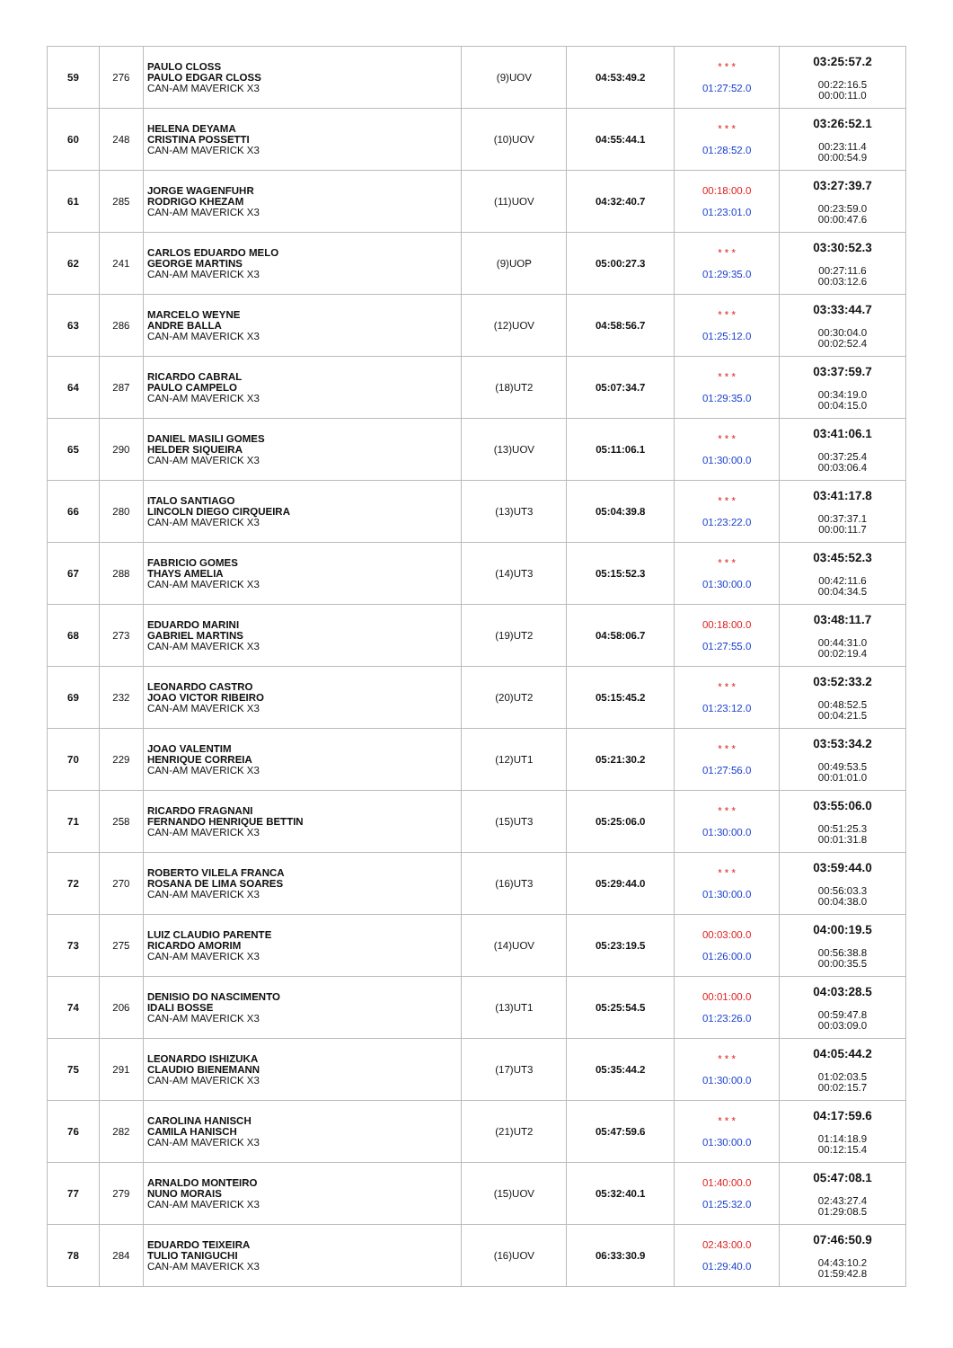| 59 | 276 | PAULO CLOSS PAULO EDGAR CLOSS CAN-AM MAVERICK X3 | (9)UOV | 04:53:49.2 | * * * 01:27:52.0 | 03:25:57.2 00:22:16.5 00:00:11.0 |
| 60 | 248 | HELENA DEYAMA CRISTINA POSSETTI CAN-AM MAVERICK X3 | (10)UOV | 04:55:44.1 | * * * 01:28:52.0 | 03:26:52.1 00:23:11.4 00:00:54.9 |
| 61 | 285 | JORGE WAGENFUHR RODRIGO KHEZAM CAN-AM MAVERICK X3 | (11)UOV | 04:32:40.7 | 00:18:00.0 01:23:01.0 | 03:27:39.7 00:23:59.0 00:00:47.6 |
| 62 | 241 | CARLOS EDUARDO MELO GEORGE MARTINS CAN-AM MAVERICK X3 | (9)UOP | 05:00:27.3 | * * * 01:29:35.0 | 03:30:52.3 00:27:11.6 00:03:12.6 |
| 63 | 286 | MARCELO WEYNE ANDRE BALLA CAN-AM MAVERICK X3 | (12)UOV | 04:58:56.7 | * * * 01:25:12.0 | 03:33:44.7 00:30:04.0 00:02:52.4 |
| 64 | 287 | RICARDO CABRAL PAULO CAMPELO CAN-AM MAVERICK X3 | (18)UT2 | 05:07:34.7 | * * * 01:29:35.0 | 03:37:59.7 00:34:19.0 00:04:15.0 |
| 65 | 290 | DANIEL MASILI GOMES HELDER SIQUEIRA CAN-AM MAVERICK X3 | (13)UOV | 05:11:06.1 | * * * 01:30:00.0 | 03:41:06.1 00:37:25.4 00:03:06.4 |
| 66 | 280 | ITALO SANTIAGO LINCOLN DIEGO CIRQUEIRA CAN-AM MAVERICK X3 | (13)UT3 | 05:04:39.8 | * * * 01:23:22.0 | 03:41:17.8 00:37:37.1 00:00:11.7 |
| 67 | 288 | FABRICIO GOMES THAYS AMELIA CAN-AM MAVERICK X3 | (14)UT3 | 05:15:52.3 | * * * 01:30:00.0 | 03:45:52.3 00:42:11.6 00:04:34.5 |
| 68 | 273 | EDUARDO MARINI GABRIEL MARTINS CAN-AM MAVERICK X3 | (19)UT2 | 04:58:06.7 | 00:18:00.0 01:27:55.0 | 03:48:11.7 00:44:31.0 00:02:19.4 |
| 69 | 232 | LEONARDO CASTRO JOAO VICTOR RIBEIRO CAN-AM MAVERICK X3 | (20)UT2 | 05:15:45.2 | * * * 01:23:12.0 | 03:52:33.2 00:48:52.5 00:04:21.5 |
| 70 | 229 | JOAO VALENTIM HENRIQUE CORREIA CAN-AM MAVERICK X3 | (12)UT1 | 05:21:30.2 | * * * 01:27:56.0 | 03:53:34.2 00:49:53.5 00:01:01.0 |
| 71 | 258 | RICARDO FRAGNANI FERNANDO HENRIQUE BETTIN CAN-AM MAVERICK X3 | (15)UT3 | 05:25:06.0 | * * * 01:30:00.0 | 03:55:06.0 00:51:25.3 00:01:31.8 |
| 72 | 270 | ROBERTO VILELA FRANCA ROSANA DE LIMA SOARES CAN-AM MAVERICK X3 | (16)UT3 | 05:29:44.0 | * * * 01:30:00.0 | 03:59:44.0 00:56:03.3 00:04:38.0 |
| 73 | 275 | LUIZ CLAUDIO PARENTE RICARDO AMORIM CAN-AM MAVERICK X3 | (14)UOV | 05:23:19.5 | 00:03:00.0 01:26:00.0 | 04:00:19.5 00:56:38.8 00:00:35.5 |
| 74 | 206 | DENISIO DO NASCIMENTO IDALI BOSSE CAN-AM MAVERICK X3 | (13)UT1 | 05:25:54.5 | 00:01:00.0 01:23:26.0 | 04:03:28.5 00:59:47.8 00:03:09.0 |
| 75 | 291 | LEONARDO ISHIZUKA CLAUDIO BIENEMANN CAN-AM MAVERICK X3 | (17)UT3 | 05:35:44.2 | * * * 01:30:00.0 | 04:05:44.2 01:02:03.5 00:02:15.7 |
| 76 | 282 | CAROLINA HANISCH CAMILA HANISCH CAN-AM MAVERICK X3 | (21)UT2 | 05:47:59.6 | * * * 01:30:00.0 | 04:17:59.6 01:14:18.9 00:12:15.4 |
| 77 | 279 | ARNALDO MONTEIRO NUNO MORAIS CAN-AM MAVERICK X3 | (15)UOV | 05:32:40.1 | 01:40:00.0 01:25:32.0 | 05:47:08.1 02:43:27.4 01:29:08.5 |
| 78 | 284 | EDUARDO TEIXEIRA TULIO TANIGUCHI CAN-AM MAVERICK X3 | (16)UOV | 06:33:30.9 | 02:43:00.0 01:29:40.0 | 07:46:50.9 04:43:10.2 01:59:42.8 |